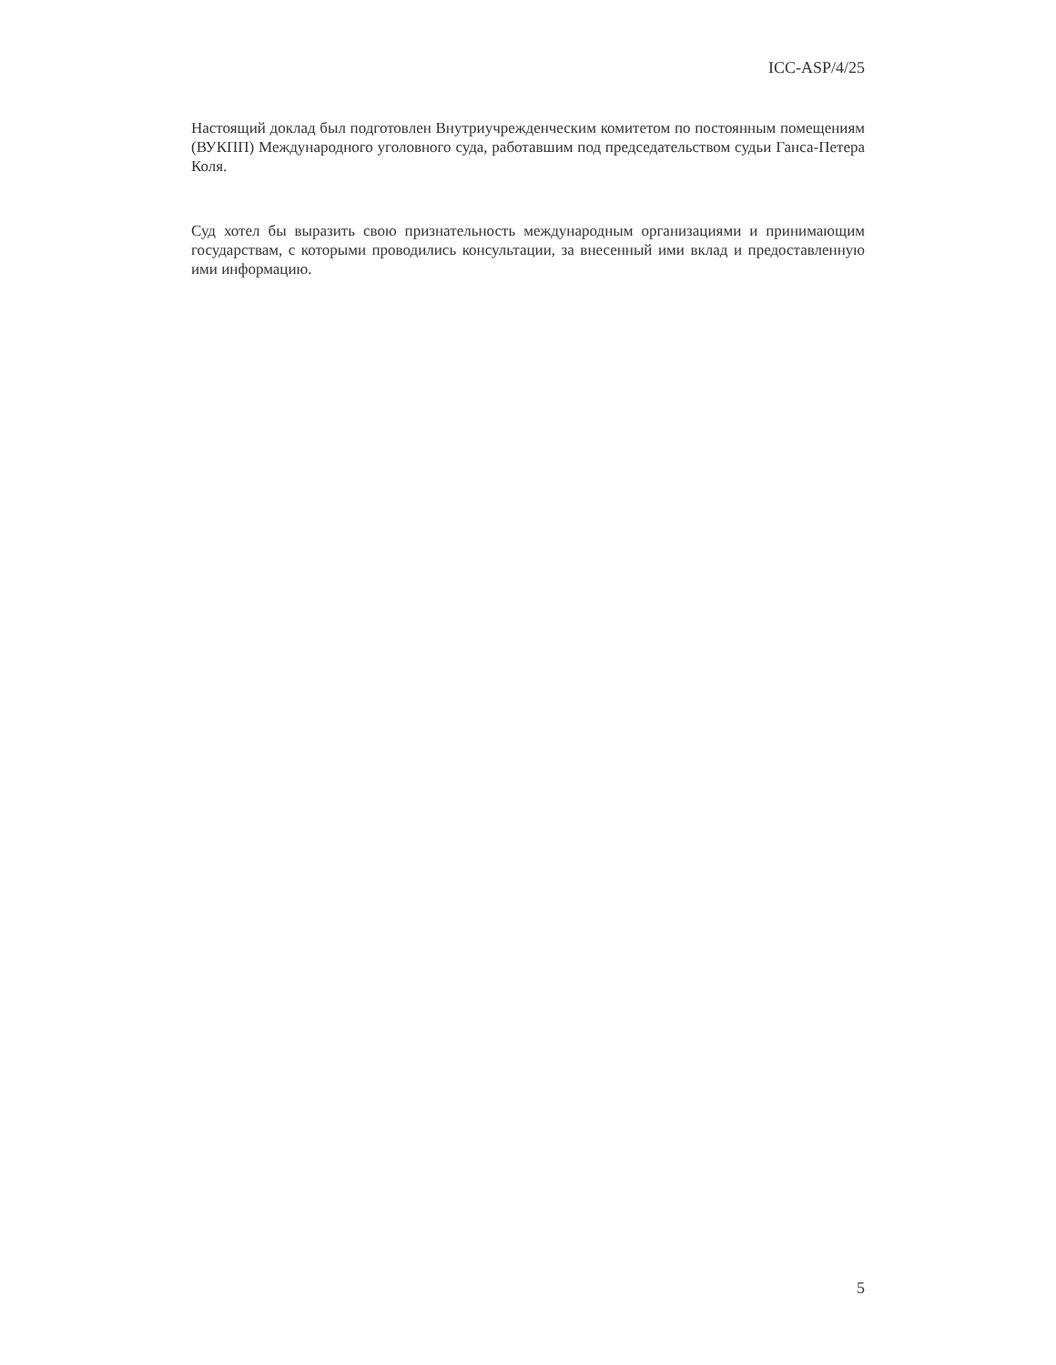ICC-ASP/4/25
Настоящий доклад был подготовлен Внутриучрежденческим комитетом по постоянным помещениям (ВУКПП) Международного уголовного суда, работавшим под председательством судьи Ганса-Петера Коля.
Суд хотел бы выразить свою признательность международным организациями и принимающим государствам, с которыми проводились консультации, за внесенный ими вклад и предоставленную ими информацию.
5